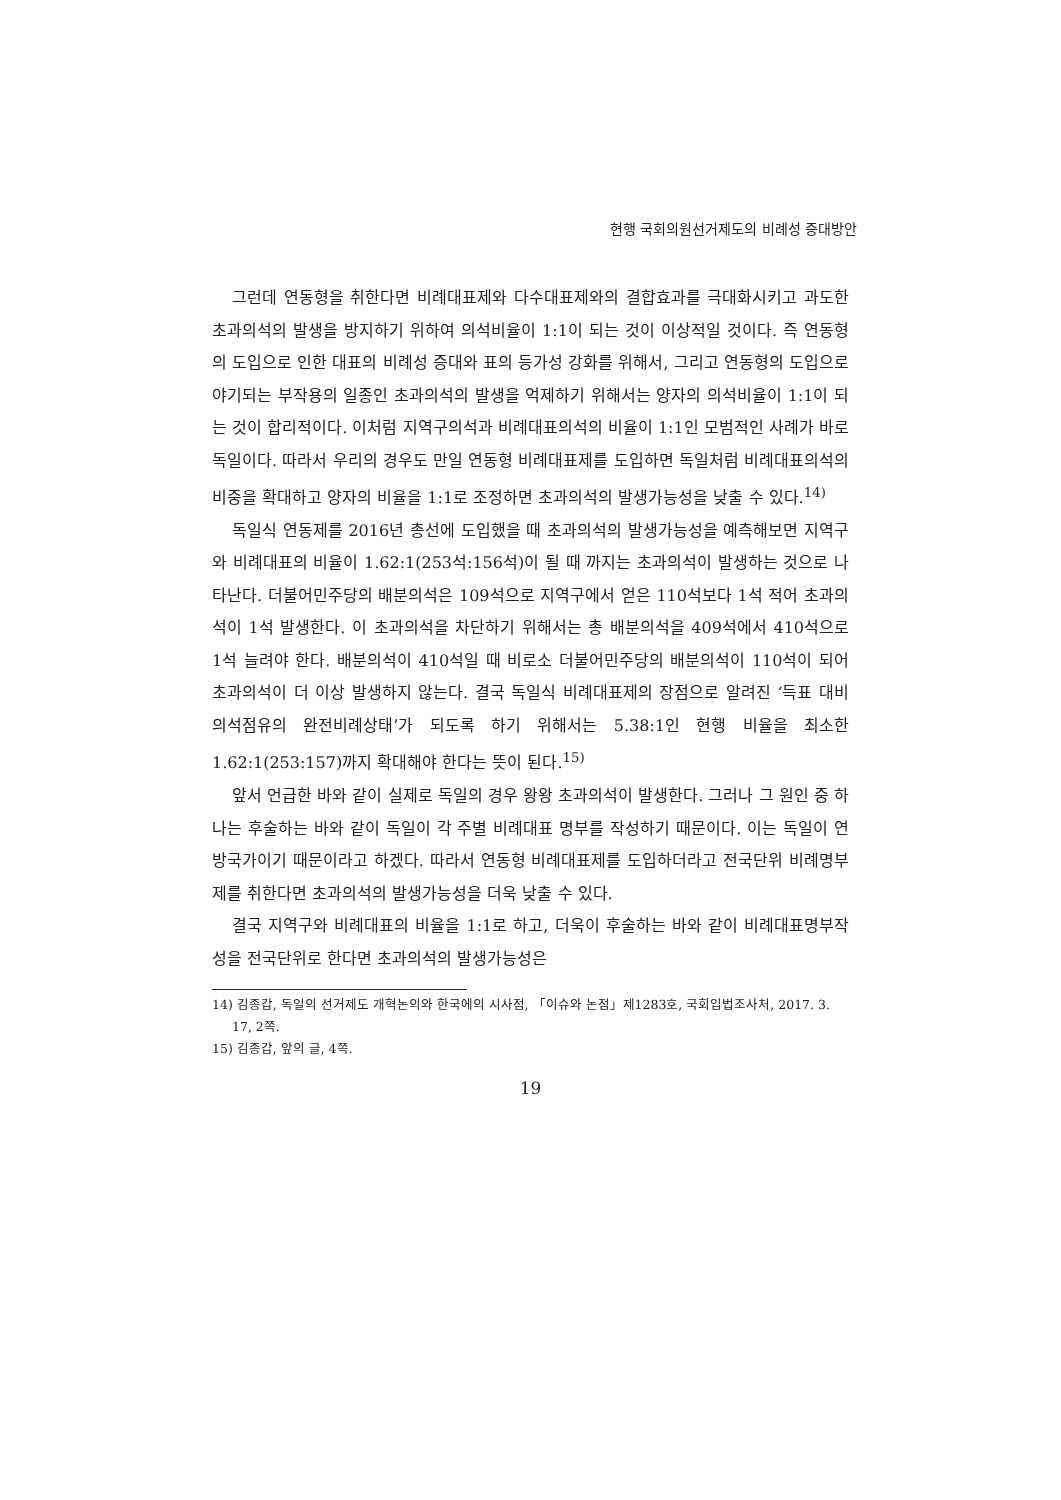현행 국회의원선거제도의 비례성 증대방안
그런데 연동형을 취한다면 비례대표제와 다수대표제와의 결합효과를 극대화시키고 과도한 초과의석의 발생을 방지하기 위하여 의석비율이 1:1이 되는 것이 이상적일 것이다. 즉 연동형의 도입으로 인한 대표의 비례성 증대와 표의 등가성 강화를 위해서, 그리고 연동형의 도입으로 야기되는 부작용의 일종인 초과의석의 발생을 억제하기 위해서는 양자의 의석비율이 1:1이 되는 것이 합리적이다. 이처럼 지역구의석과 비례대표의석의 비율이 1:1인 모범적인 사례가 바로 독일이다. 따라서 우리의 경우도 만일 연동형 비례대표제를 도입하면 독일처럼 비례대표의석의 비중을 확대하고 양자의 비율을 1:1로 조정하면 초과의석의 발생가능성을 낮출 수 있다.<sup>14)</sup>
독일식 연동제를 2016년 총선에 도입했을 때 초과의석의 발생가능성을 예측해보면 지역구와 비례대표의 비율이 1.62:1(253석:156석)이 될 때 까지는 초과의석이 발생하는 것으로 나타난다. 더불어민주당의 배분의석은 109석으로 지역구에서 얻은 110석보다 1석 적어 초과의석이 1석 발생한다. 이 초과의석을 차단하기 위해서는 총 배분의석을 409석에서 410석으로 1석 늘려야 한다. 배분의석이 410석일 때 비로소 더불어민주당의 배분의석이 110석이 되어 초과의석이 더 이상 발생하지 않는다. 결국 독일식 비례대표제의 장점으로 알려진 ‘득표 대비 의석점유의 완전비례상태’가 되도록 하기 위해서는 5.38:1인 현행 비율을 최소한 1.62:1(253:157)까지 확대해야 한다는 뜻이 된다.<sup>15)</sup>
앞서 언급한 바와 같이 실제로 독일의 경우 왕왕 초과의석이 발생한다. 그러나 그 원인 중 하나는 후술하는 바와 같이 독일이 각 주별 비례대표 명부를 작성하기 때문이다. 이는 독일이 연방국가이기 때문이라고 하겠다. 따라서 연동형 비례대표제를 도입하더라고 전국단위 비례명부제를 취한다면 초과의석의 발생가능성을 더욱 낮출 수 있다.
결국 지역구와 비례대표의 비율을 1:1로 하고, 더욱이 후술하는 바와 같이 비례대표명부작성을 전국단위로 한다면 초과의석의 발생가능성은
14) 김종갑, 독일의 선거제도 개혁논의와 한국에의 시사점, 「이슈와 논점」제1283호, 국회입법조사처, 2017. 3. 17, 2쪽.
15) 김종갑, 앞의 글, 4쪽.
19